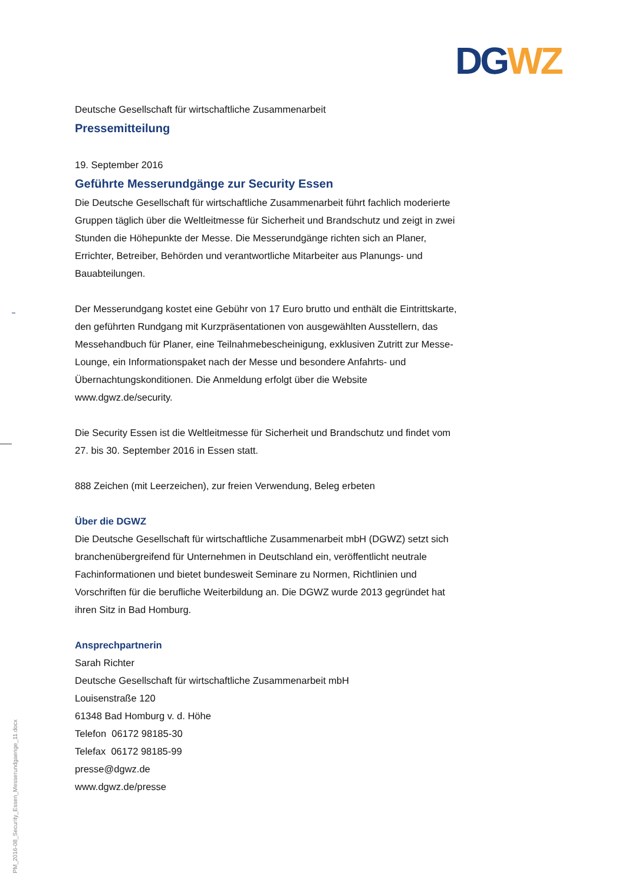DG WZ
Deutsche Gesellschaft für wirtschaftliche Zusammenarbeit
Pressemitteilung
19. September 2016
Geführte Messerundgänge zur Security Essen
Die Deutsche Gesellschaft für wirtschaftliche Zusammenarbeit führt fachlich moderierte Gruppen täglich über die Weltleitmesse für Sicherheit und Brandschutz und zeigt in zwei Stunden die Höhepunkte der Messe. Die Messerundgänge richten sich an Planer, Errichter, Betreiber, Behörden und verantwortliche Mitarbeiter aus Planungs- und Bauabteilungen.
Der Messerundgang kostet eine Gebühr von 17 Euro brutto und enthält die Eintrittskarte, den geführten Rundgang mit Kurzpräsentationen von ausgewählten Ausstellern, das Messehandbuch für Planer, eine Teilnahmebescheinigung, exklusiven Zutritt zur Messe-Lounge, ein Informationspaket nach der Messe und besondere Anfahrts- und Übernachtungskonditionen. Die Anmeldung erfolgt über die Website www.dgwz.de/security.
Die Security Essen ist die Weltleitmesse für Sicherheit und Brandschutz und findet vom 27. bis 30. September 2016 in Essen statt.
888 Zeichen (mit Leerzeichen), zur freien Verwendung, Beleg erbeten
Über die DGWZ
Die Deutsche Gesellschaft für wirtschaftliche Zusammenarbeit mbH (DGWZ) setzt sich branchenübergreifend für Unternehmen in Deutschland ein, veröffentlicht neutrale Fachinformationen und bietet bundesweit Seminare zu Normen, Richtlinien und Vorschriften für die berufliche Weiterbildung an. Die DGWZ wurde 2013 gegründet hat ihren Sitz in Bad Homburg.
Ansprechpartnerin
Sarah Richter
Deutsche Gesellschaft für wirtschaftliche Zusammenarbeit mbH
Louisenstraße 120
61348 Bad Homburg v. d. Höhe
Telefon 06172 98185-30
Telefax 06172 98185-99
presse@dgwz.de
www.dgwz.de/presse
PM_2016-08_Security_Essen_Messerundgaenge_11.docx